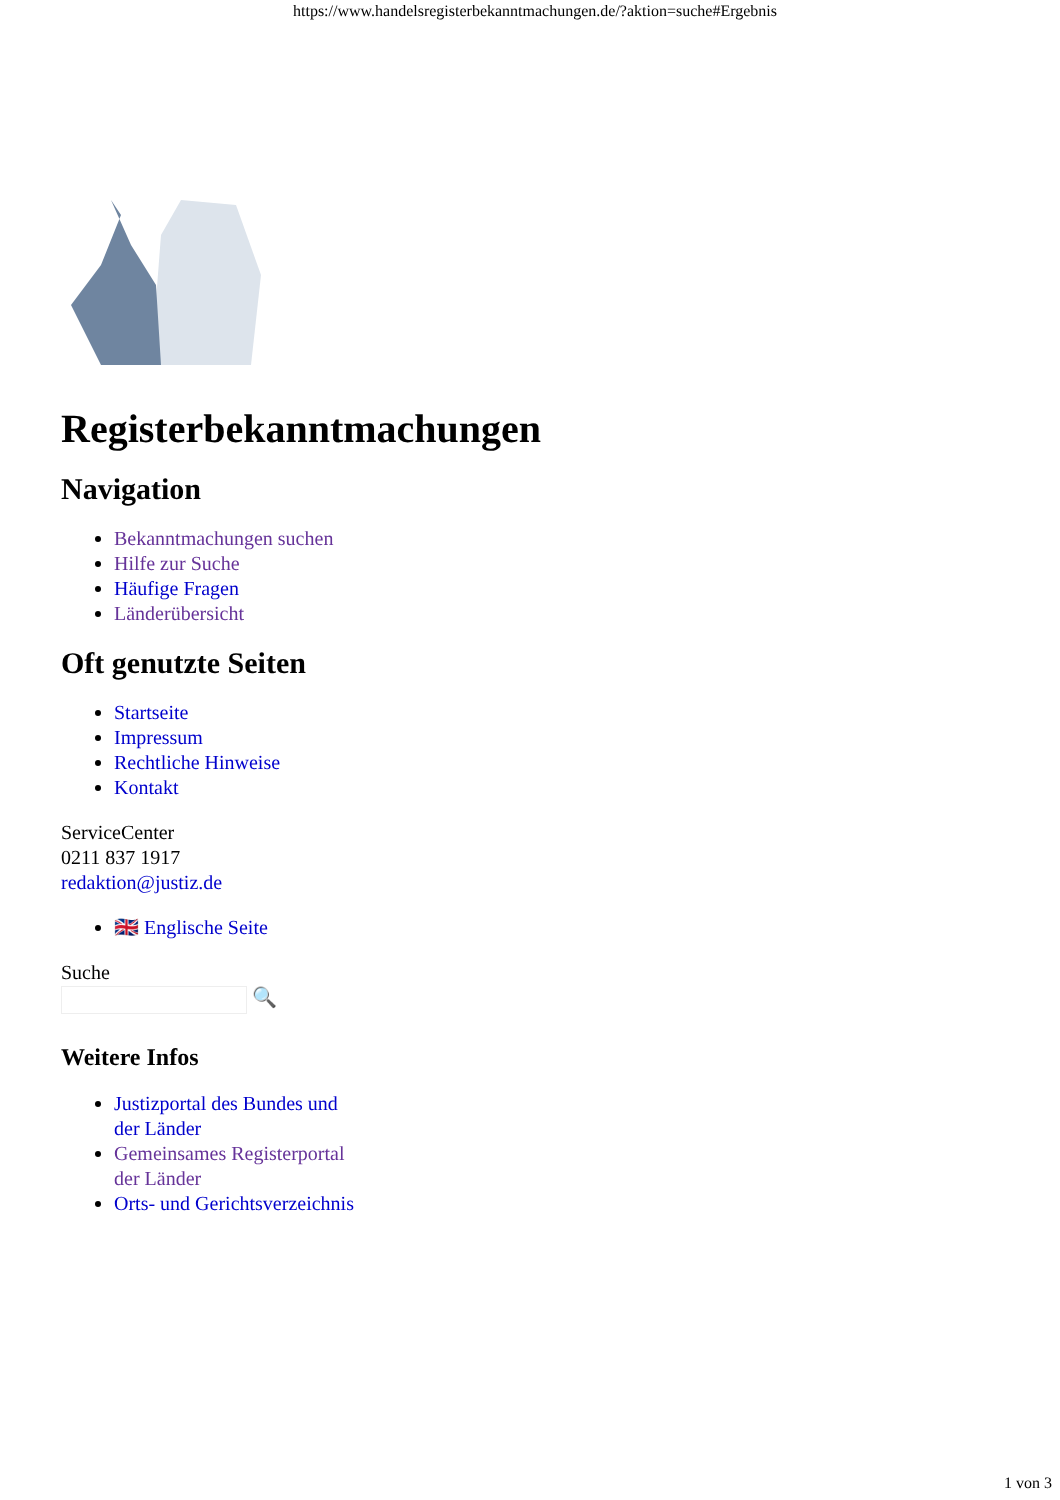https://www.handelsregisterbekanntmachungen.de/?aktion=suche#Ergebnis
Registerbekanntmachungen
Navigation
Bekanntmachungen suchen
Hilfe zur Suche
Häufige Fragen
Länderübersicht
Oft genutzte Seiten
Startseite
Impressum
Rechtliche Hinweise
Kontakt
ServiceCenter
0211 837 1917
redaktion@justiz.de
🇬🇧 Englische Seite
Suche
🔍
Weitere Infos
Justizportal des Bundes und der Länder
Gemeinsames Registerportal der Länder
Orts- und Gerichtsverzeichnis
1 von 3